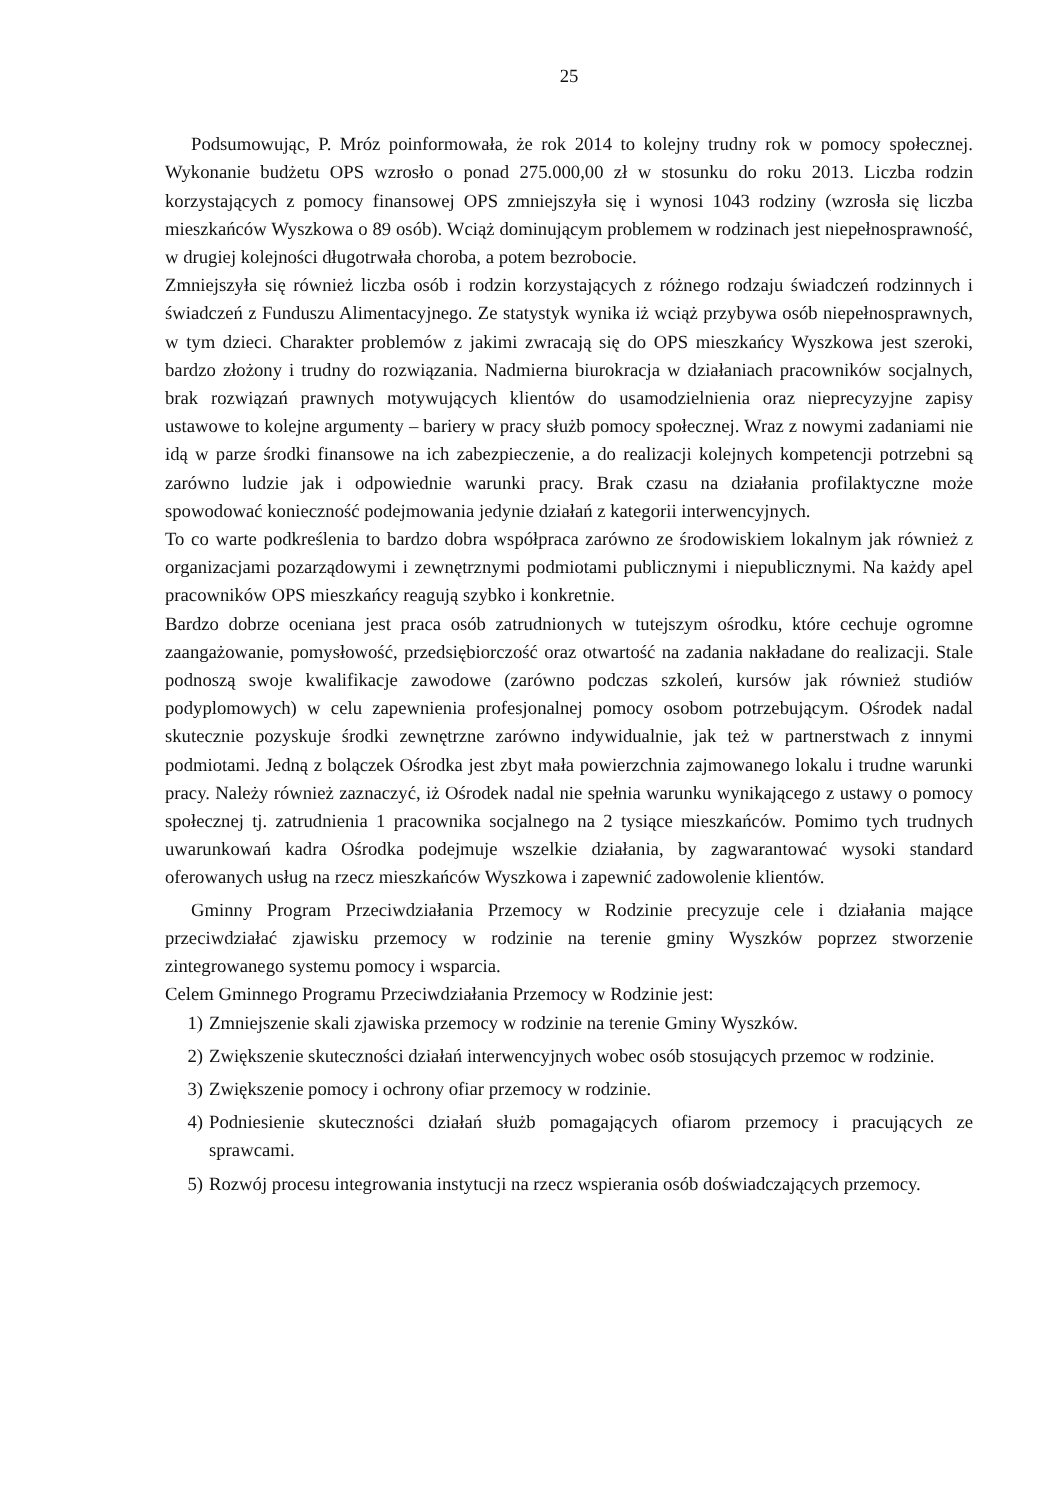25
Podsumowując, P. Mróz poinformowała, że rok 2014 to kolejny trudny rok w pomocy społecznej. Wykonanie budżetu OPS wzrosło o ponad 275.000,00 zł w stosunku do roku 2013. Liczba rodzin korzystających z pomocy finansowej OPS zmniejszyła się i wynosi 1043 rodziny (wzrosła się liczba mieszkańców Wyszkowa o 89 osób). Wciąż dominującym problemem w rodzinach jest niepełnosprawność, w drugiej kolejności długotrwała choroba, a potem bezrobocie.
Zmniejszyła się również liczba osób i rodzin korzystających z różnego rodzaju świadczeń rodzinnych i świadczeń z Funduszu Alimentacyjnego. Ze statystyk wynika iż wciąż przybywa osób niepełnosprawnych, w tym dzieci. Charakter problemów z jakimi zwracają się do OPS mieszkańcy Wyszkowa jest szeroki, bardzo złożony i trudny do rozwiązania. Nadmierna biurokracja w działaniach pracowników socjalnych, brak rozwiązań prawnych motywujących klientów do usamodzielnienia oraz nieprecyzyjne zapisy ustawowe to kolejne argumenty – bariery w pracy służb pomocy społecznej. Wraz z nowymi zadaniami nie idą w parze środki finansowe na ich zabezpieczenie, a do realizacji kolejnych kompetencji potrzebni są zarówno ludzie jak i odpowiednie warunki pracy. Brak czasu na działania profilaktyczne może spowodować konieczność podejmowania jedynie działań z kategorii interwencyjnych.
To co warte podkreślenia to bardzo dobra współpraca zarówno ze środowiskiem lokalnym jak również z organizacjami pozarządowymi i zewnętrznymi podmiotami publicznymi i niepublicznymi. Na każdy apel pracowników OPS mieszkańcy reagują szybko i konkretnie.
Bardzo dobrze oceniana jest praca osób zatrudnionych w tutejszym ośrodku, które cechuje ogromne zaangażowanie, pomysłowość, przedsiębiorczość oraz otwartość na zadania nakładane do realizacji. Stale podnoszą swoje kwalifikacje zawodowe (zarówno podczas szkoleń, kursów jak również studiów podyplomowych) w celu zapewnienia profesjonalnej pomocy osobom potrzebującym. Ośrodek nadal skutecznie pozyskuje środki zewnętrzne zarówno indywidualnie, jak też w partnerstwach z innymi podmiotami. Jedną z bolączek Ośrodka jest zbyt mała powierzchnia zajmowanego lokalu i trudne warunki pracy. Należy również zaznaczyć, iż Ośrodek nadal nie spełnia warunku wynikającego z ustawy o pomocy społecznej tj. zatrudnienia 1 pracownika socjalnego na 2 tysiące mieszkańców. Pomimo tych trudnych uwarunkowań kadra Ośrodka podejmuje wszelkie działania, by zagwarantować wysoki standard oferowanych usług na rzecz mieszkańców Wyszkowa i zapewnić zadowolenie klientów.
Gminny Program Przeciwdziałania Przemocy w Rodzinie precyzuje cele i działania mające przeciwdziałać zjawisku przemocy w rodzinie na terenie gminy Wyszków poprzez stworzenie zintegrowanego systemu pomocy i wsparcia.
Celem Gminnego Programu Przeciwdziałania Przemocy w Rodzinie jest:
1) Zmniejszenie skali zjawiska przemocy w rodzinie na terenie Gminy Wyszków.
2) Zwiększenie skuteczności działań interwencyjnych wobec osób stosujących przemoc w rodzinie.
3) Zwiększenie pomocy i ochrony ofiar przemocy w rodzinie.
4) Podniesienie skuteczności działań służb pomagających ofiarom przemocy i pracujących ze sprawcami.
5) Rozwój procesu integrowania instytucji na rzecz wspierania osób doświadczających przemocy.